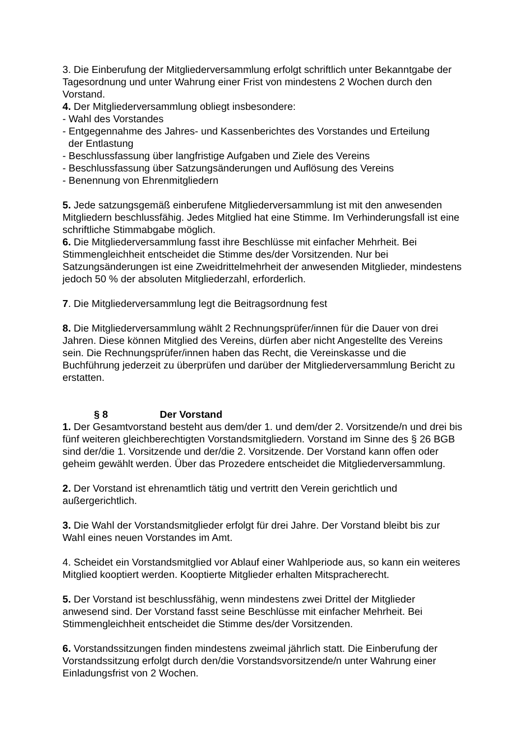3. Die Einberufung der Mitgliederversammlung erfolgt schriftlich unter Bekanntgabe der Tagesordnung und unter Wahrung einer Frist von mindestens 2 Wochen durch den Vorstand.
4. Der Mitgliederversammlung obliegt insbesondere:
- Wahl des Vorstandes
- Entgegennahme des Jahres- und Kassenberichtes des Vorstandes und Erteilung
der Entlastung
- Beschlussfassung über langfristige Aufgaben und Ziele des Vereins
- Beschlussfassung über Satzungsänderungen und Auflösung des Vereins
- Benennung von Ehrenmitgliedern
5. Jede satzungsgemäß einberufene Mitgliederversammlung ist mit den anwesenden Mitgliedern beschlussfähig. Jedes Mitglied hat eine Stimme. Im Verhinderungsfall ist eine schriftliche Stimmabgabe möglich.
6. Die Mitgliederversammlung fasst ihre Beschlüsse mit einfacher Mehrheit. Bei Stimmengleichheit entscheidet die Stimme des/der Vorsitzenden. Nur bei Satzungsänderungen ist eine Zweidrittelmehrheit der anwesenden Mitglieder, mindestens jedoch 50 % der absoluten Mitgliederzahl, erforderlich.
7. Die Mitgliederversammlung legt die Beitragsordnung fest
8. Die Mitgliederversammlung wählt 2 Rechnungsprüfer/innen für die Dauer von drei Jahren. Diese können Mitglied des Vereins, dürfen aber nicht Angestellte des Vereins sein. Die Rechnungsprüfer/innen haben das Recht, die Vereinskasse und die Buchführung jederzeit zu überprüfen und darüber der Mitgliederversammlung Bericht zu erstatten.
§ 8 Der Vorstand
1. Der Gesamtvorstand besteht aus dem/der 1. und dem/der 2. Vorsitzende/n und drei bis fünf weiteren gleichberechtigten Vorstandsmitgliedern. Vorstand im Sinne des § 26 BGB sind der/die 1. Vorsitzende und der/die 2. Vorsitzende. Der Vorstand kann offen oder geheim gewählt werden. Über das Prozedere entscheidet die Mitgliederversammlung.
2. Der Vorstand ist ehrenamtlich tätig und vertritt den Verein gerichtlich und außergerichtlich.
3. Die Wahl der Vorstandsmitglieder erfolgt für drei Jahre. Der Vorstand bleibt bis zur Wahl eines neuen Vorstandes im Amt.
4. Scheidet ein Vorstandsmitglied vor Ablauf einer Wahlperiode aus, so kann ein weiteres Mitglied kooptiert werden. Kooptierte Mitglieder erhalten Mitspracherecht.
5. Der Vorstand ist beschlussfähig, wenn mindestens zwei Drittel der Mitglieder anwesend sind. Der Vorstand fasst seine Beschlüsse mit einfacher Mehrheit. Bei Stimmengleichheit entscheidet die Stimme des/der Vorsitzenden.
6. Vorstandssitzungen finden mindestens zweimal jährlich statt. Die Einberufung der Vorstandssitzung erfolgt durch den/die Vorstandsvorsitzende/n unter Wahrung einer Einladungsfrist von 2 Wochen.